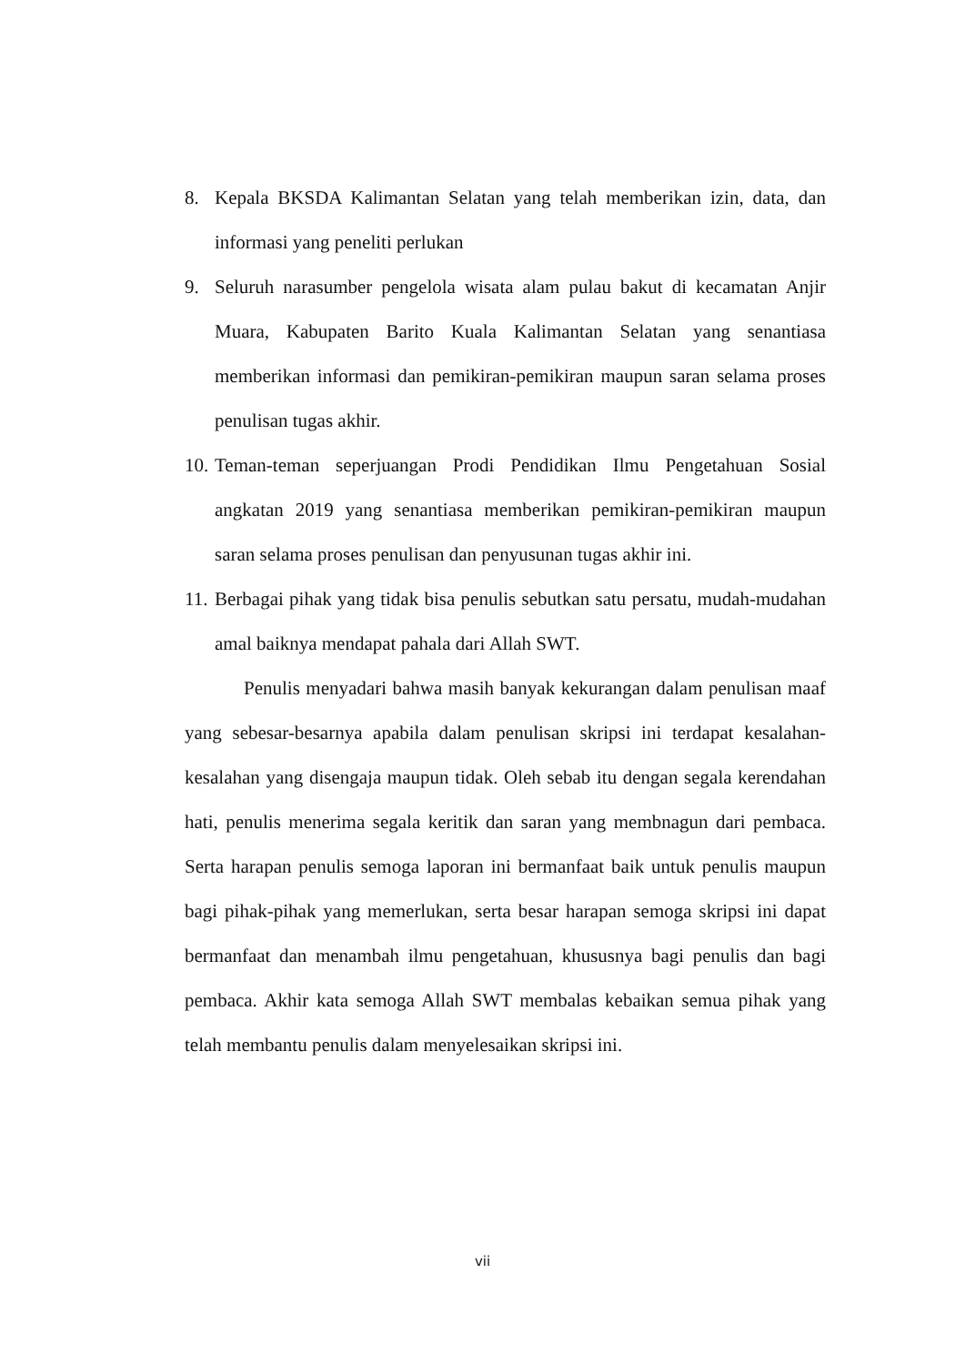8. Kepala BKSDA Kalimantan Selatan yang telah memberikan izin, data, dan informasi yang peneliti perlukan
9. Seluruh narasumber pengelola wisata alam pulau bakut di kecamatan Anjir Muara, Kabupaten Barito Kuala Kalimantan Selatan yang senantiasa memberikan informasi dan pemikiran-pemikiran maupun saran selama proses penulisan tugas akhir.
10. Teman-teman seperjuangan Prodi Pendidikan Ilmu Pengetahuan Sosial angkatan 2019 yang senantiasa memberikan pemikiran-pemikiran maupun saran selama proses penulisan dan penyusunan tugas akhir ini.
11. Berbagai pihak yang tidak bisa penulis sebutkan satu persatu, mudah-mudahan amal baiknya mendapat pahala dari Allah SWT.
Penulis menyadari bahwa masih banyak kekurangan dalam penulisan maaf yang sebesar-besarnya apabila dalam penulisan skripsi ini terdapat kesalahan-kesalahan yang disengaja maupun tidak. Oleh sebab itu dengan segala kerendahan hati, penulis menerima segala keritik dan saran yang membnagun dari pembaca. Serta harapan penulis semoga laporan ini bermanfaat baik untuk penulis maupun bagi pihak-pihak yang memerlukan, serta besar harapan semoga skripsi ini dapat bermanfaat dan menambah ilmu pengetahuan, khususnya bagi penulis dan bagi pembaca. Akhir kata semoga Allah SWT membalas kebaikan semua pihak yang telah membantu penulis dalam menyelesaikan skripsi ini.
vii